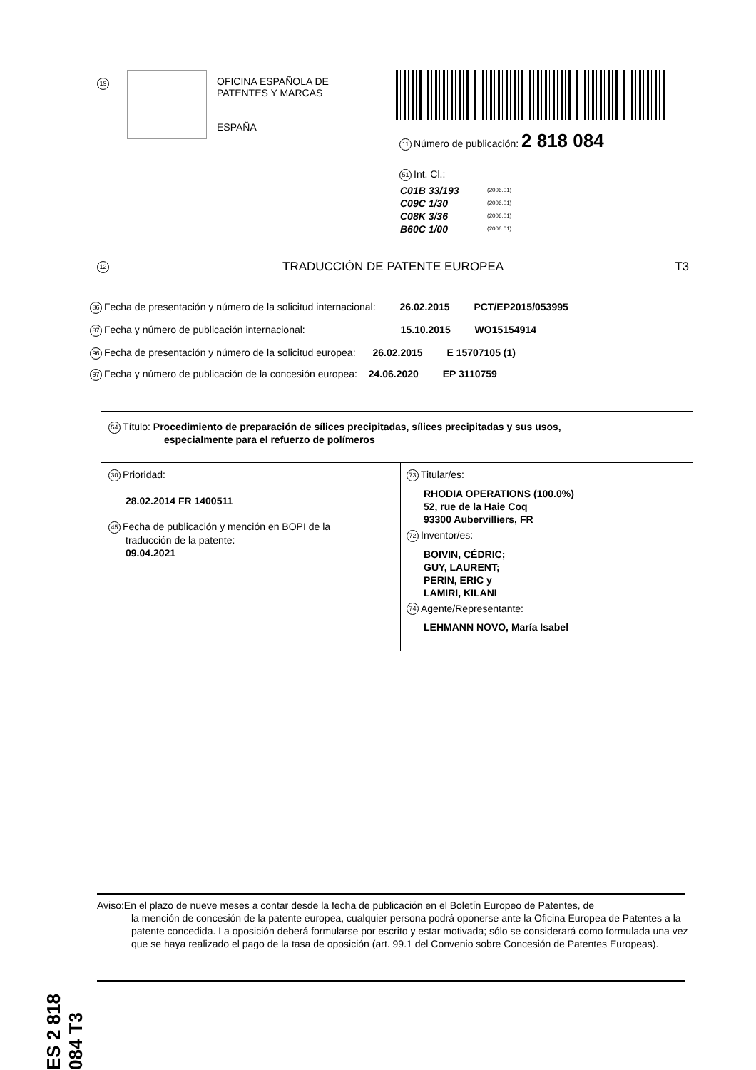19
OFICINA ESPAÑOLA DE
PATENTES Y MARCAS
ESPAÑA
11 Número de publicación: 2 818 084
51 Int. Cl.:
| C01B 33/193 | (2006.01) |
| C09C 1/30 | (2006.01) |
| C08K 3/36 | (2006.01) |
| B60C 1/00 | (2006.01) |
12 TRADUCCIÓN DE PATENTE EUROPEA T3
86 Fecha de presentación y número de la solicitud internacional: 26.02.2015 PCT/EP2015/053995
87 Fecha y número de publicación internacional: 15.10.2015 WO15154914
96 Fecha de presentación y número de la solicitud europea: 26.02.2015 E 15707105 (1)
97 Fecha y número de publicación de la concesión europea: 24.06.2020 EP 3110759
54 Título: Procedimiento de preparación de sílices precipitadas, sílices precipitadas y sus usos,
especialmente para el refuerzo de polímeros
30 Prioridad:
28.02.2014 FR 1400511
45 Fecha de publicación y mención en BOPI de la
traducción de la patente:
09.04.2021
73 Titular/es:
RHODIA OPERATIONS (100.0%)
52, rue de la Haie Coq
93300 Aubervilliers, FR
72 Inventor/es:
BOIVIN, CÉDRIC;
GUY, LAURENT;
PERIN, ERIC y
LAMIRI, KILANI
74 Agente/Representante:
LEHMANN NOVO, María Isabel
ES 2 818 084 T3
Aviso:En el plazo de nueve meses a contar desde la fecha de publicación en el Boletín Europeo de Patentes, de
la mención de concesión de la patente europea, cualquier persona podrá oponerse ante la Oficina Europea de Patentes a la patente concedida. La oposición deberá formularse por escrito y estar motivada; sólo se considerará como formulada una vez que se haya realizado el pago de la tasa de oposición (art. 99.1 del Convenio sobre Concesión de Patentes Europeas).